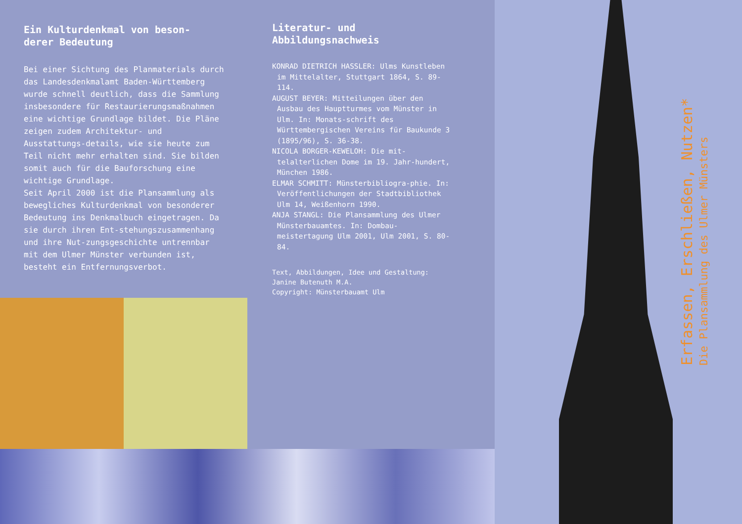Ein Kulturdenkmal von beson-
derer Bedeutung
Bei einer Sichtung des Planmaterials durch das Landesdenkmalamt Baden-Württemberg wurde schnell deutlich, dass die Sammlung insbesondere für Restaurierungsmaßnahmen eine wichtige Grundlage bildet. Die Pläne zeigen zudem Architektur- und Ausstattungs-details, wie sie heute zum Teil nicht mehr erhalten sind. Sie bilden somit auch für die Bauforschung eine wichtige Grundlage.
Seit April 2000 ist die Plansammlung als bewegliches Kulturdenkmal von besonderer Bedeutung ins Denkmalbuch eingetragen. Da sie durch ihren Ent-stehungszusammenhang und ihre Nut-zungsgeschichte untrennbar mit dem Ulmer Münster verbunden ist, besteht ein Entfernungsverbot.
Literatur- und
Abbildungsnachweis
KONRAD DIETRICH HASSLER: Ulms Kunstleben im Mittelalter, Stuttgart 1864, S. 89-114.
AUGUST BEYER: Mitteilungen über den Ausbau des Hauptturmes vom Münster in Ulm. In: Monats-schrift des Württembergischen Vereins für Baukunde 3 (1895/96), S. 36-38.
NICOLA BORGER-KEWELOH: Die mit-telalterlichen Dome im 19. Jahr-hundert, München 1986.
ELMAR SCHMITT: Münsterbibliogra-phie. In: Veröffentlichungen der Stadtbibliothek Ulm 14, Weißenhorn 1990.
ANJA STANGL: Die Plansammlung des Ulmer Münsterbauamtes. In: Dombau-meistertagung Ulm 2001, Ulm 2001, S. 80-84.
Text, Abbildungen, Idee und Gestaltung:
Janine Butenuth M.A.
Copyright: Münsterbauamt Ulm
Erfassen, Erschließen, Nutzen*
Die Plansammlung des Ulmer Münsters